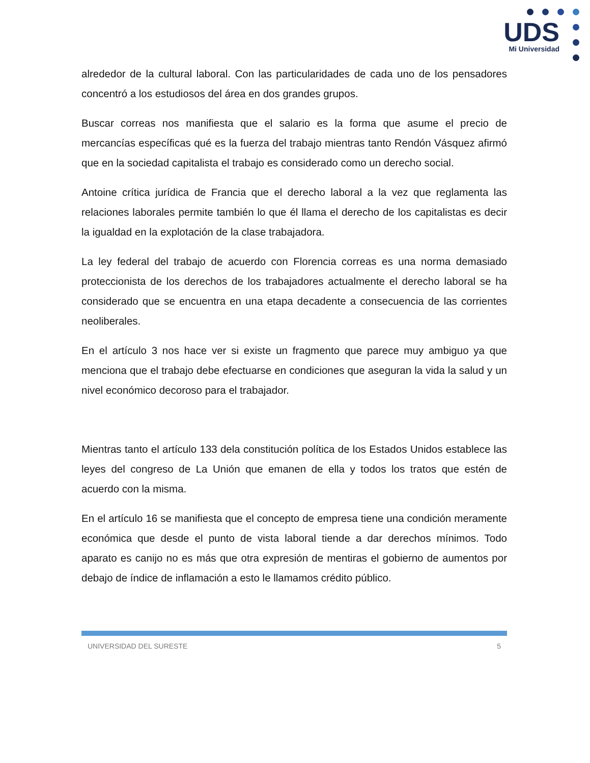UDS
Mi Universidad
alrededor de la cultural laboral. Con las particularidades de cada uno de los pensadores concentró a los estudiosos del área en dos grandes grupos.
Buscar correas nos manifiesta que el salario es la forma que asume el precio de mercancías específicas qué es la fuerza del trabajo mientras tanto Rendón Vásquez afirmó que en la sociedad capitalista el trabajo es considerado como un derecho social.
Antoine crítica jurídica de Francia que el derecho laboral a la vez que reglamenta las relaciones laborales permite también lo que él llama el derecho de los capitalistas es decir la igualdad en la explotación de la clase trabajadora.
La ley federal del trabajo de acuerdo con Florencia correas es una norma demasiado proteccionista de los derechos de los trabajadores actualmente el derecho laboral se ha considerado que se encuentra en una etapa decadente a consecuencia de las corrientes neoliberales.
En el artículo 3 nos hace ver si existe un fragmento que parece muy ambiguo ya que menciona que el trabajo debe efectuarse en condiciones que aseguran la vida la salud y un nivel económico decoroso para el trabajador.
Mientras tanto el artículo 133 dela constitución política de los Estados Unidos establece las leyes del congreso de La Unión que emanen de ella y todos los tratos que estén de acuerdo con la misma.
En el artículo 16 se manifiesta que el concepto de empresa tiene una condición meramente económica que desde el punto de vista laboral tiende a dar derechos mínimos. Todo aparato es canijo no es más que otra expresión de mentiras el gobierno de aumentos por debajo de índice de inflamación a esto le llamamos crédito público.
UNIVERSIDAD DEL SURESTE 5